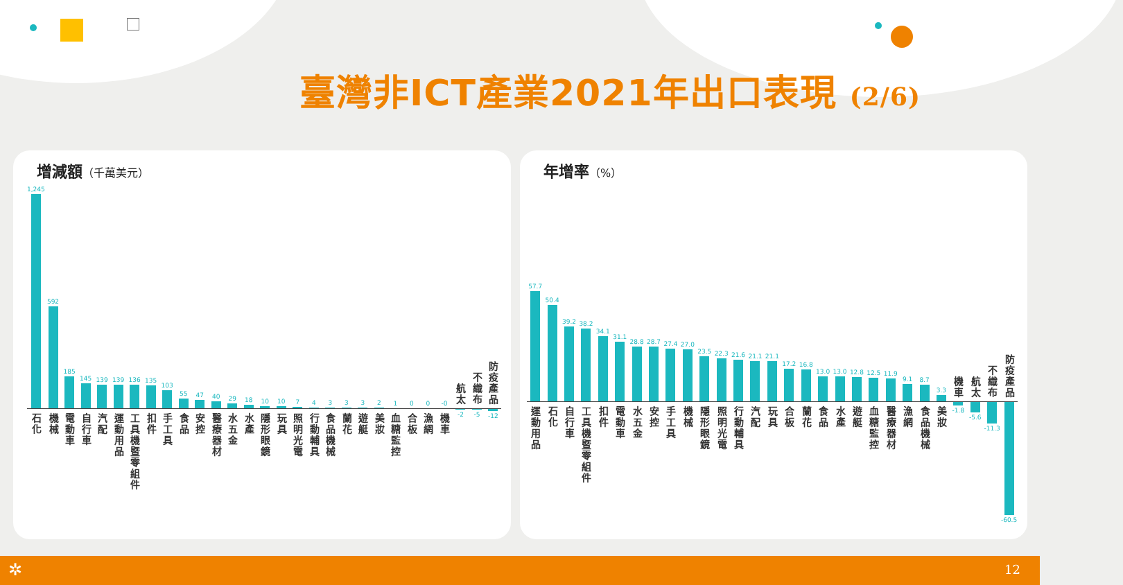臺灣非ICT產業2021年出口表現 (2/6)
增減額（千萬美元）
1,245
石化
592
機械
185
電動車
145
自行車
139
汽配
139
運動用品
136
工具機暨零組件
135
扣件
103
手工具
55
食品
47
安控
40
醫療器材
29
水五金
18
水產
10
隱形眼鏡
10
玩具
7
照明光電
4
行動輔具
3
食品機械
3
蘭花
3
遊艇
2
美妝
1
血糖監控
0
合板
0
漁網
-0
機車
航太
-2
不織布
-5
防疫產品
-12
年增率（%）
57.7
運動用品
50.4
石化
39.2
自行車
38.2
工具機暨零組件
34.1
扣件
31.1
電動車
28.8
水五金
28.7
安控
27.4
手工具
27.0
機械
23.5
隱形眼鏡
22.3
照明光電
21.6
行動輔具
21.1
汽配
21.1
玩具
17.2
合板
16.8
蘭花
13.0
食品
13.0
水產
12.8
遊艇
12.5
血糖監控
11.9
醫療器材
9.1
漁網
8.7
食品機械
3.3
美妝
機車
-1.8
航太
-5.6
不織布
-11.3
防疫產品
-60.5
✲ 12